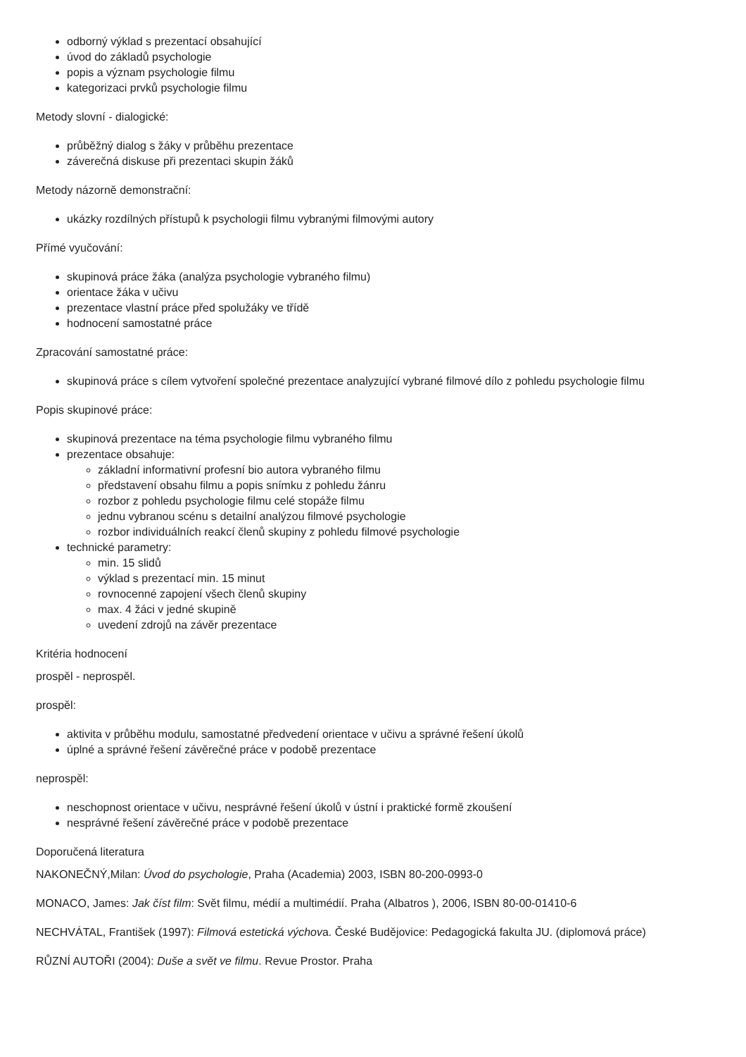odborný výklad s prezentací obsahující
úvod do základů psychologie
popis a význam psychologie filmu
kategorizaci prvků psychologie filmu
Metody slovní - dialogické:
průběžný dialog s žáky v průběhu prezentace
záverečná diskuse při prezentaci skupin žáků
Metody názorně demonstrační:
ukázky rozdílných přístupů k psychologii filmu vybranými filmovými autory
Přímé vyučování:
skupinová práce žáka (analýza psychologie vybraného filmu)
orientace žáka v učivu
prezentace vlastní práce před spolužáky ve třídě
hodnocení samostatné práce
Zpracování samostatné práce:
skupinová práce s cílem vytvoření společné prezentace analyzující vybrané filmové dílo z pohledu psychologie filmu
Popis skupinové práce:
skupinová prezentace na téma psychologie filmu vybraného filmu
prezentace obsahuje:
základní informativní profesní bio autora vybraného filmu
představení obsahu filmu a popis snímku z pohledu žánru
rozbor z pohledu psychologie filmu celé stopáže filmu
jednu vybranou scénu s detailní analýzou filmové psychologie
rozbor individuálních reakcí členů skupiny z pohledu filmové psychologie
technické parametry:
min. 15 slidů
výklad s prezentací min. 15 minut
rovnocenné zapojení všech členů skupiny
max. 4 žáci v jedné skupině
uvedení zdrojů na závěr prezentace
Kritéria hodnocení
prospěl - neprospěl.
prospěl:
aktivita v průběhu modulu, samostatné předvedení orientace v učivu a správné řešení úkolů
úplné a správné řešení závěrečné práce v podobě prezentace
neprospěl:
neschopnost orientace v učivu, nesprávné řešení úkolů v ústní i praktické formě zkoušení
nesprávné řešení závěrečné práce v podobě prezentace
Doporučená literatura
NAKONEČNÝ,Milan: Úvod do psychologie, Praha (Academia) 2003, ISBN 80-200-0993-0
MONACO, James: Jak číst film: Svět filmu, médií a multimédií. Praha (Albatros ), 2006, ISBN 80-00-01410-6
NECHVÁTAL, František (1997): Filmová estetická výchova. České Budějovice: Pedagogická fakulta JU. (diplomová práce)
RŮZNÍ AUTOŘI (2004): Duše a svět ve filmu. Revue Prostor. Praha